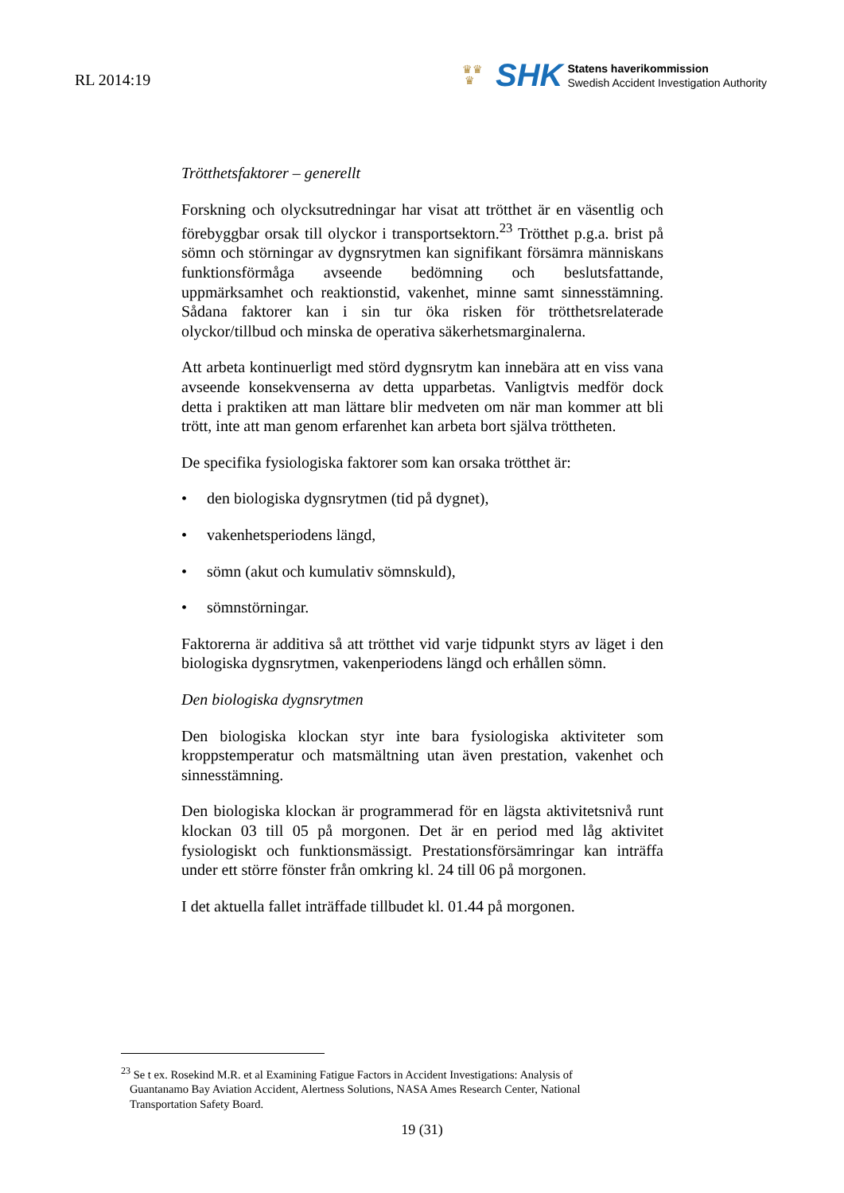RL 2014:19
♛♛
♛
SHK
Statens haverikommission
Swedish Accident Investigation Authority
Trötthetsfaktorer – generellt
Forskning och olycksutredningar har visat att trötthet är en väsentlig och förebyggbar orsak till olyckor i transportsektorn.<sup>23</sup> Trötthet p.g.a. brist på sömn och störningar av dygnsrytmen kan signifikant försämra människans funktionsförmåga avseende bedömning och beslutsfattande, uppmärksamhet och reaktionstid, vakenhet, minne samt sinnesstämning. Sådana faktorer kan i sin tur öka risken för trötthetsrelaterade olyckor/tillbud och minska de operativa säkerhetsmarginalerna.
Att arbeta kontinuerligt med störd dygnsrytm kan innebära att en viss vana avseende konsekvenserna av detta upparbetas. Vanligtvis medför dock detta i praktiken att man lättare blir medveten om när man kommer att bli trött, inte att man genom erfarenhet kan arbeta bort själva tröttheten.
De specifika fysiologiska faktorer som kan orsaka trötthet är:
• den biologiska dygnsrytmen (tid på dygnet),
• vakenhetsperiodens längd,
• sömn (akut och kumulativ sömnskuld),
• sömnstörningar.
Faktorerna är additiva så att trötthet vid varje tidpunkt styrs av läget i den biologiska dygnsrytmen, vakenperiodens längd och erhållen sömn.
Den biologiska dygnsrytmen
Den biologiska klockan styr inte bara fysiologiska aktiviteter som kroppstemperatur och matsmältning utan även prestation, vakenhet och sinnesstämning.
Den biologiska klockan är programmerad för en lägsta aktivitetsnivå runt klockan 03 till 05 på morgonen. Det är en period med låg aktivitet fysiologiskt och funktionsmässigt. Prestationsförsämringar kan inträffa under ett större fönster från omkring kl. 24 till 06 på morgonen.
I det aktuella fallet inträffade tillbudet kl. 01.44 på morgonen.
<sup>23</sup> Se t ex. Rosekind M.R. et al Examining Fatigue Factors in Accident Investigations: Analysis of
Guantanamo Bay Aviation Accident, Alertness Solutions, NASA Ames Research Center, National
Transportation Safety Board.
19 (31)